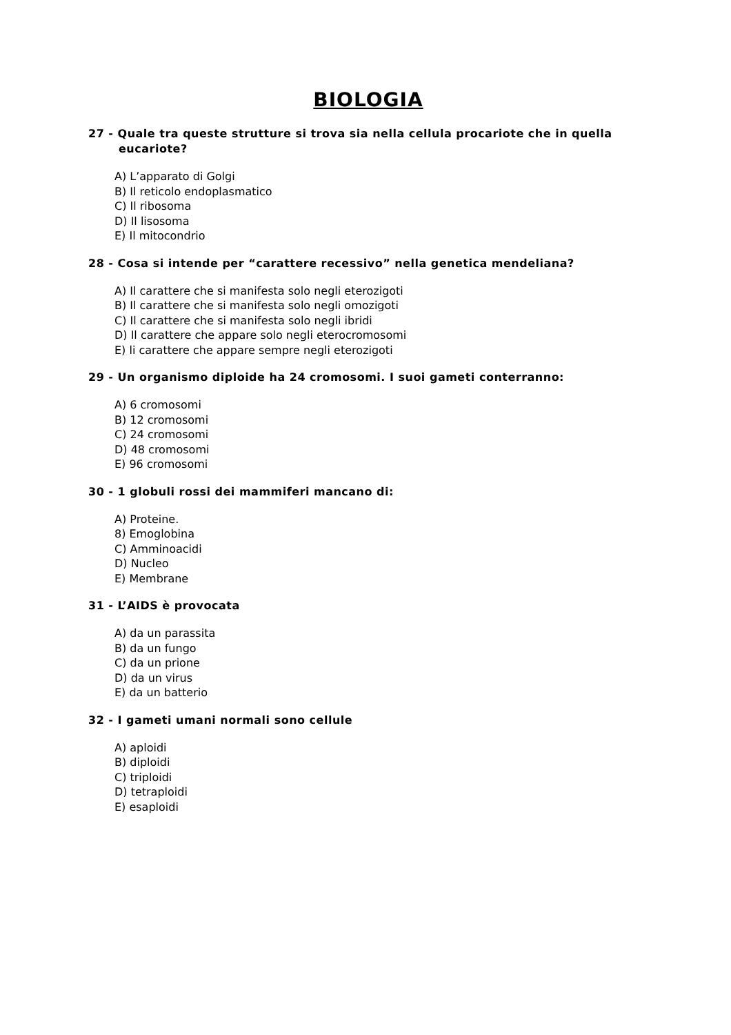BIOLOGIA
27 - Quale tra queste strutture si trova sia nella cellula procariote che in quella eucariote?
A) L’apparato di Golgi
B) Il reticolo endoplasmatico
C) Il ribosoma
D) Il lisosoma
E) Il mitocondrio
28 - Cosa si intende per “carattere recessivo” nella genetica mendeliana?
A) Il carattere che si manifesta solo negli eterozigoti
B) Il carattere che si manifesta solo negli omozigoti
C) Il carattere che si manifesta solo negli ibridi
D) Il carattere che appare solo negli eterocromosomi
E) li carattere che appare sempre negli eterozigoti
29 - Un organismo diploide ha 24 cromosomi. I suoi gameti conterranno:
A) 6 cromosomi
B) 12 cromosomi
C) 24 cromosomi
D) 48 cromosomi
E) 96 cromosomi
30 - 1 globuli rossi dei mammiferi mancano di:
A) Proteine.
8) Emoglobina
C) Amminoacidi
D) Nucleo
E) Membrane
31 - L’AIDS è provocata
A) da un parassita
B) da un fungo
C) da un prione
D) da un virus
E) da un batterio
32 - I gameti umani normali sono cellule
A) aploidi
B) diploidi
C) triploidi
D) tetraploidi
E) esaploidi